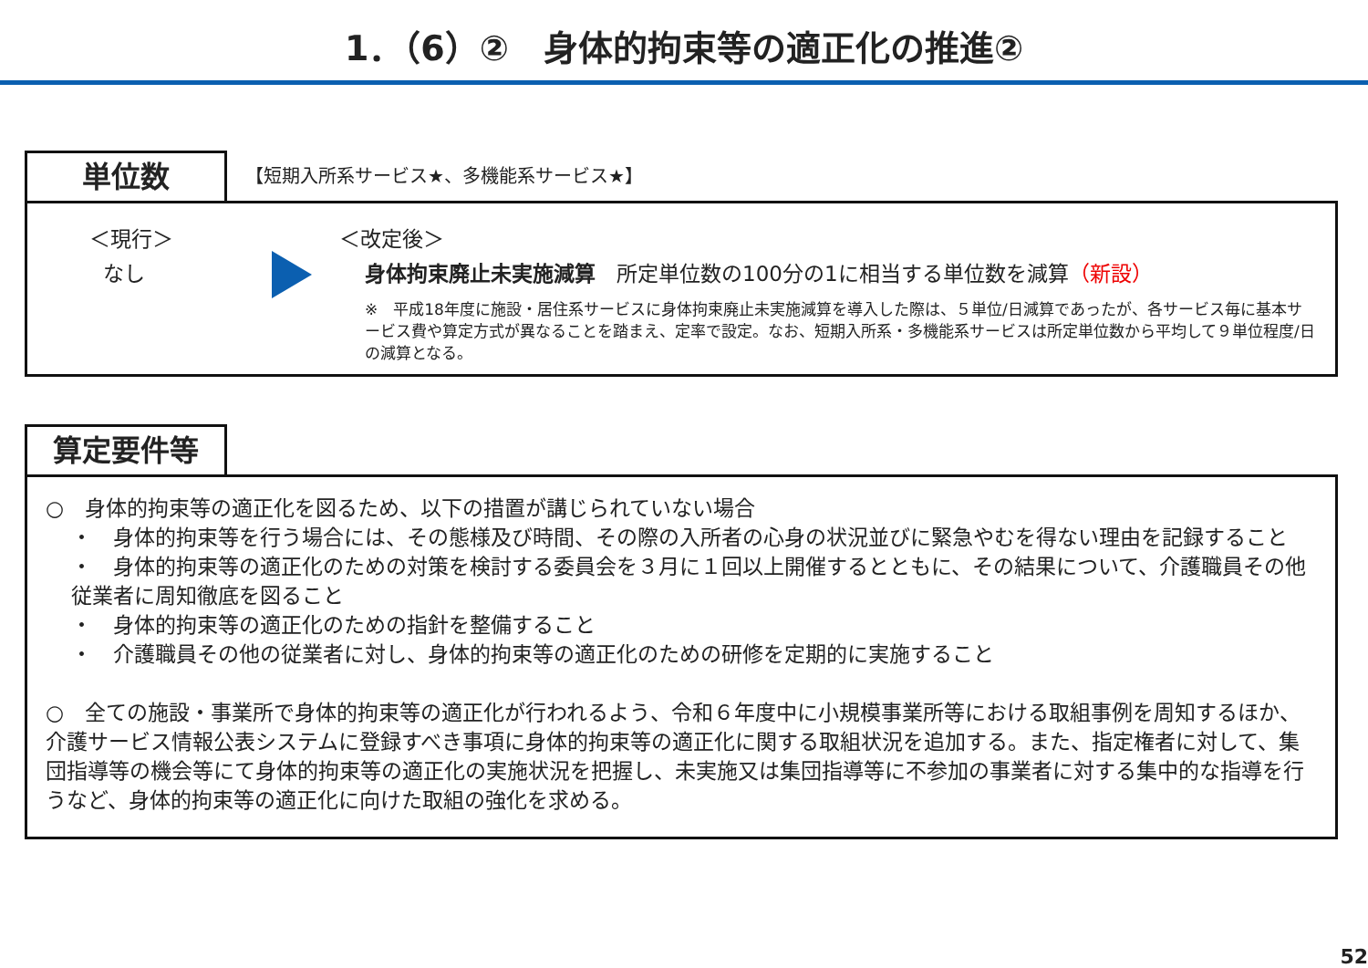1．（6）②　身体的拘束等の適正化の推進②
単位数
【短期入所系サービス★、多機能系サービス★】
＜現行＞
なし
＜改定後＞
身体拘束廃止未実施減算　所定単位数の100分の1に相当する単位数を減算（新設）
※　平成18年度に施設・居住系サービスに身体拘束廃止未実施減算を導入した際は、５単位/日減算であったが、各サービス毎に基本サービス費や算定方式が異なることを踏まえ、定率で設定。なお、短期入所系・多機能系サービスは所定単位数から平均して９単位程度/日の減算となる。
算定要件等
○　身体的拘束等の適正化を図るため、以下の措置が講じられていない場合
・　身体的拘束等を行う場合には、その態様及び時間、その際の入所者の心身の状況並びに緊急やむを得ない理由を記録すること
・　身体的拘束等の適正化のための対策を検討する委員会を３月に１回以上開催するとともに、その結果について、介護職員その他従業者に周知徹底を図ること
・　身体的拘束等の適正化のための指針を整備すること
・　介護職員その他の従業者に対し、身体的拘束等の適正化のための研修を定期的に実施すること
○　全ての施設・事業所で身体的拘束等の適正化が行われるよう、令和６年度中に小規模事業所等における取組事例を周知するほか、介護サービス情報公表システムに登録すべき事項に身体的拘束等の適正化に関する取組状況を追加する。また、指定権者に対して、集団指導等の機会等にて身体的拘束等の適正化の実施状況を把握し、未実施又は集団指導等に不参加の事業者に対する集中的な指導を行うなど、身体的拘束等の適正化に向けた取組の強化を求める。
52